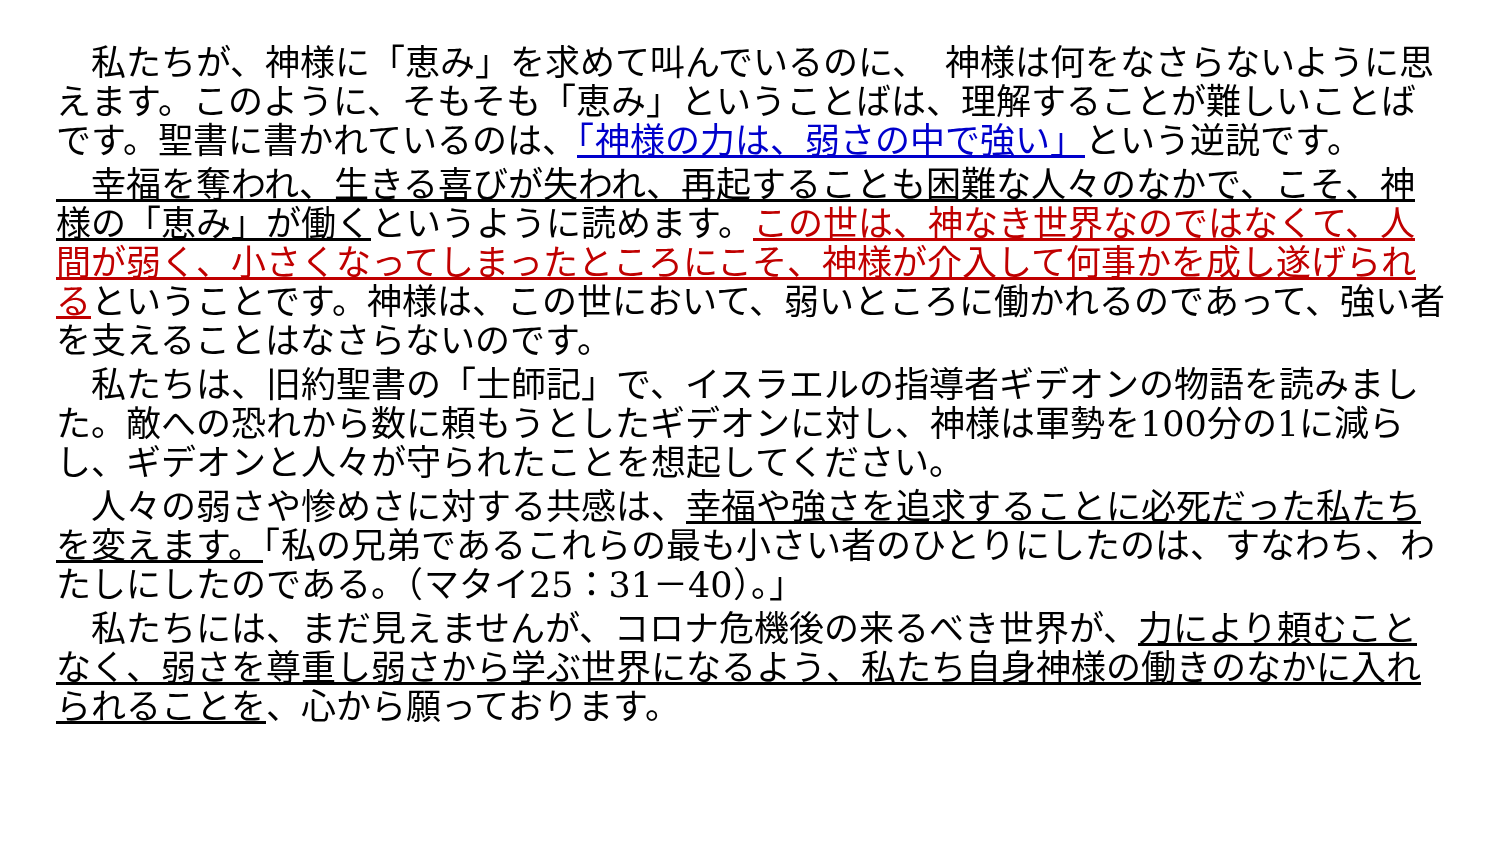私たちが、神様に「恵み」を求めて叫んでいるのに、　神様は何をなさらないように思えます。このように、そもそも「恵み」ということばは、理解することが難しいことばです。聖書に書かれているのは、「神様の力は、弱さの中で強い」という逆説です。
　幸福を奪われ、生きる喜びが失われ、再起することも困難な人々のなかで、こそ、神様の「恵み」が働くというように読めます。この世は、神なき世界なのではなくて、人間が弱く、小さくなってしまったところにこそ、神様が介入して何事かを成し遂げられるということです。神様は、この世において、弱いところに働かれるのであって、強い者を支えることはなさらないのです。
　私たちは、旧約聖書の「士師記」で、イスラエルの指導者ギデオンの物語を読みました。敵への恐れから数に頼もうとしたギデオンに対し、神様は軍勢を100分の1に減らし、ギデオンと人々が守られたことを想起してください。
　人々の弱さや惨めさに対する共感は、幸福や強さを追求することに必死だった私たちを変えます。「私の兄弟であるこれらの最も小さい者のひとりにしたのは、すなわち、わたしにしたのである。（マタイ25：31－40）。」
　私たちには、まだ見えませんが、コロナ危機後の来るべき世界が、力により頼むことなく、弱さを尊重し弱さから学ぶ世界になるよう、私たち自身神様の働きのなかに入れられることを、心から願っております。